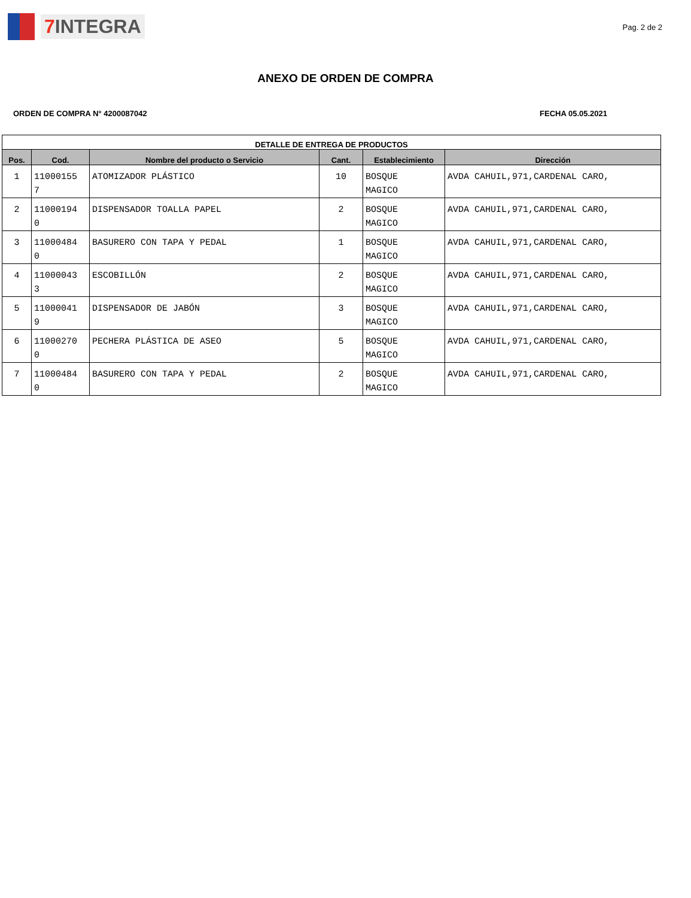7 INTEGRA
Pag. 2 de 2
ANEXO DE ORDEN DE COMPRA
ORDEN DE COMPRA N° 4200087042 FECHA 05.05.2021
| DETALLE DE ENTREGA DE PRODUCTOS | | | | | |
| --- | --- | --- | --- | --- | --- |
| Pos. | Cod. | Nombre del producto o Servicio | Cant. | Establecimiento | Dirección |
| 1 | 11000155 7 | ATOMIZADOR PLÁSTICO | 10 | BOSQUE MAGICO | AVDA CAHUIL,971,CARDENAL CARO, |
| 2 | 11000194 0 | DISPENSADOR TOALLA PAPEL | 2 | BOSQUE MAGICO | AVDA CAHUIL,971,CARDENAL CARO, |
| 3 | 11000484 0 | BASURERO CON TAPA Y PEDAL | 1 | BOSQUE MAGICO | AVDA CAHUIL,971,CARDENAL CARO, |
| 4 | 11000043 3 | ESCOBILLÓN | 2 | BOSQUE MAGICO | AVDA CAHUIL,971,CARDENAL CARO, |
| 5 | 11000041 9 | DISPENSADOR DE JABÓN | 3 | BOSQUE MAGICO | AVDA CAHUIL,971,CARDENAL CARO, |
| 6 | 11000270 0 | PECHERA PLÁSTICA DE ASEO | 5 | BOSQUE MAGICO | AVDA CAHUIL,971,CARDENAL CARO, |
| 7 | 11000484 0 | BASURERO CON TAPA Y PEDAL | 2 | BOSQUE MAGICO | AVDA CAHUIL,971,CARDENAL CARO, |